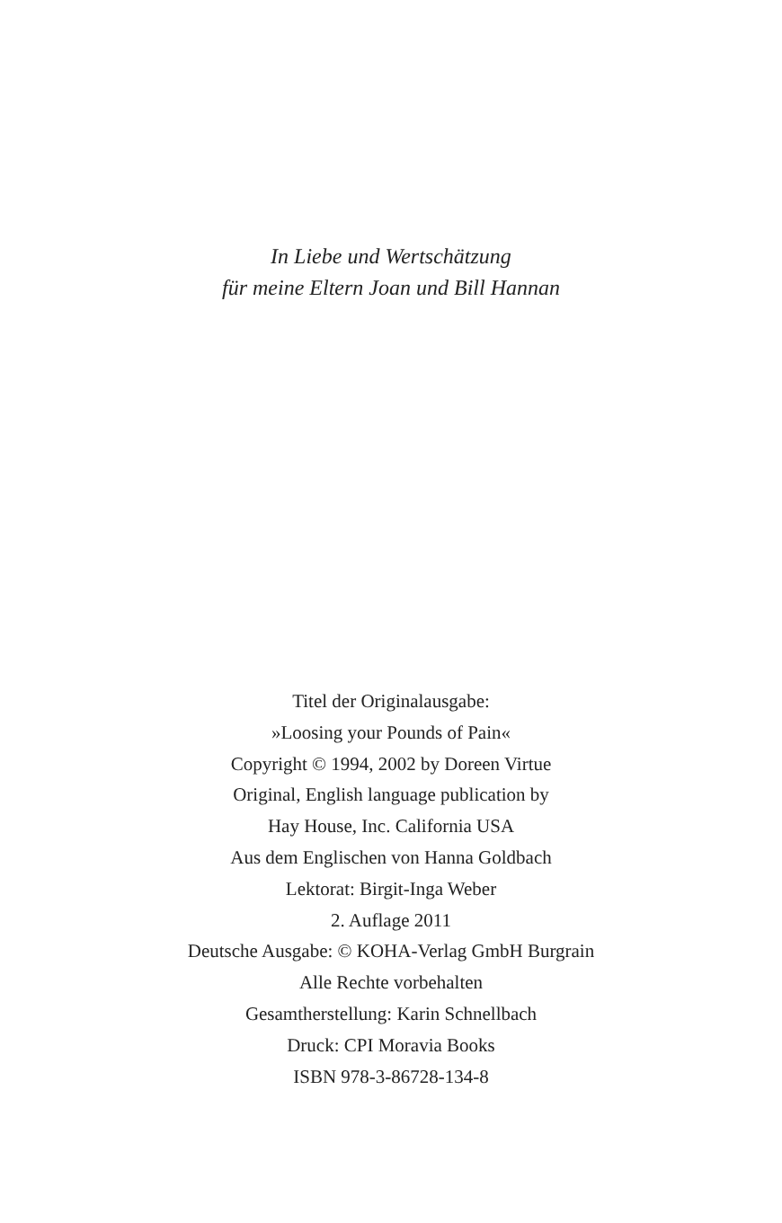In Liebe und Wertschätzung
für meine Eltern Joan und Bill Hannan
Titel der Originalausgabe:
»Loosing your Pounds of Pain«
Copyright © 1994, 2002 by Doreen Virtue
Original, English language publication by
Hay House, Inc. California USA
Aus dem Englischen von Hanna Goldbach
Lektorat: Birgit-Inga Weber
2. Auflage 2011
Deutsche Ausgabe: © KOHA-Verlag GmbH Burgrain
Alle Rechte vorbehalten
Gesamtherstellung: Karin Schnellbach
Druck: CPI Moravia Books
ISBN 978-3-86728-134-8